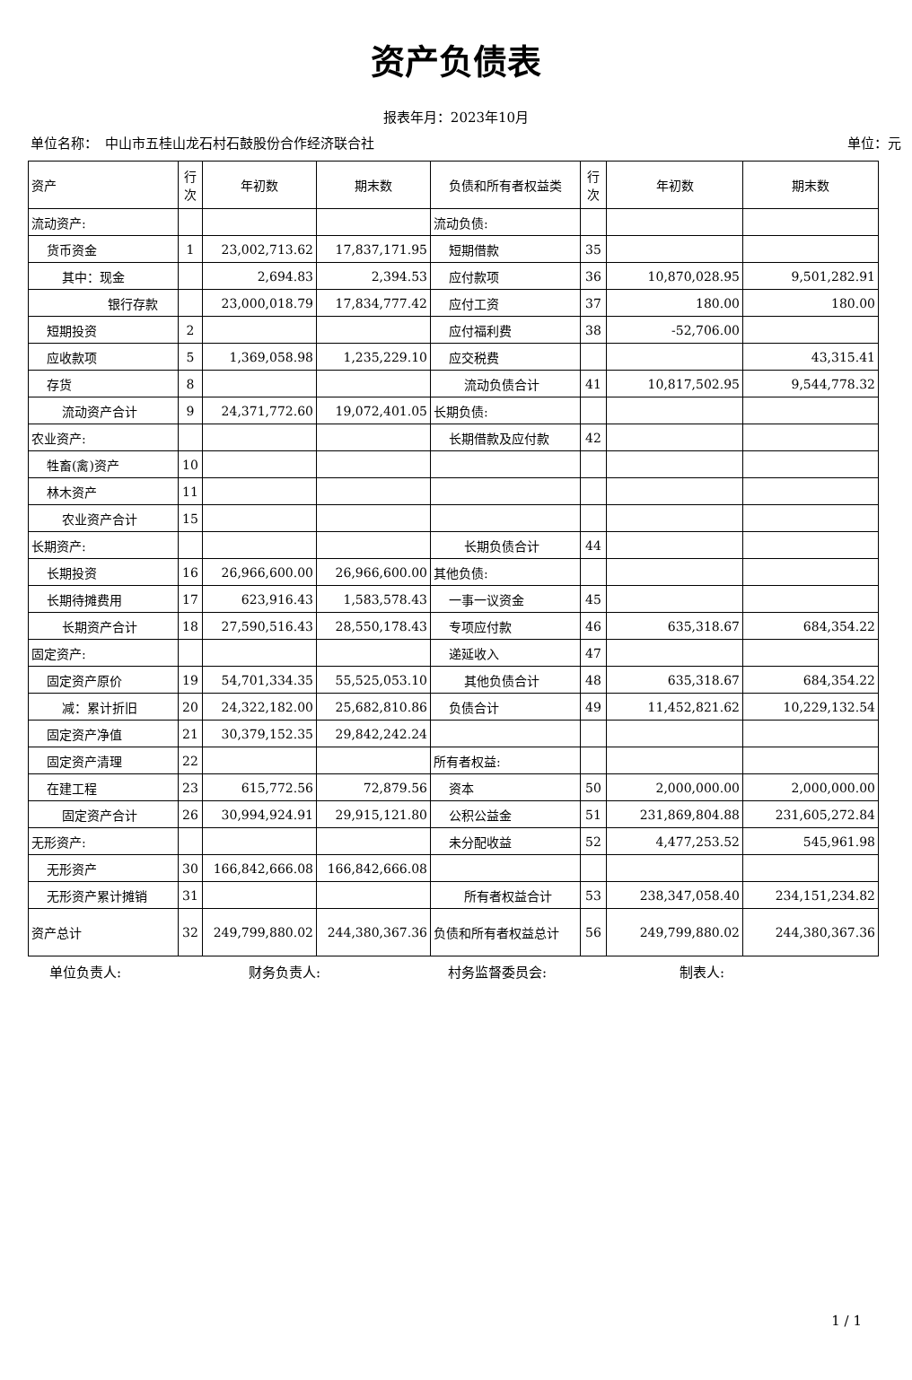资产负债表
报表年月：2023年10月
单位名称：　中山市五桂山龙石村石鼓股份合作经济联合社 单位：元
| 资产 | 行次 | 年初数 | 期末数 | 负债和所有者权益类 | 行次 | 年初数 | 期末数 |
| --- | --- | --- | --- | --- | --- | --- | --- |
| 流动资产: | | | | 流动负债: | | | |
| 货币资金 | 1 | 23,002,713.62 | 17,837,171.95 | 短期借款 | 35 | | |
| 其中：现金 | | 2,694.83 | 2,394.53 | 应付款项 | 36 | 10,870,028.95 | 9,501,282.91 |
| 银行存款 | | 23,000,018.79 | 17,834,777.42 | 应付工资 | 37 | 180.00 | 180.00 |
| 短期投资 | 2 | | | 应付福利费 | 38 | -52,706.00 | |
| 应收款项 | 5 | 1,369,058.98 | 1,235,229.10 | 应交税费 | | | 43,315.41 |
| 存货 | 8 | | | 流动负债合计 | 41 | 10,817,502.95 | 9,544,778.32 |
| 流动资产合计 | 9 | 24,371,772.60 | 19,072,401.05 | 长期负债: | | | |
| 农业资产: | | | | 长期借款及应付款 | 42 | | |
| 牲畜(禽)资产 | 10 | | | | | | |
| 林木资产 | 11 | | | | | | |
| 农业资产合计 | 15 | | | | | | |
| 长期资产: | | | | 长期负债合计 | 44 | | |
| 长期投资 | 16 | 26,966,600.00 | 26,966,600.00 | 其他负债: | | | |
| 长期待摊费用 | 17 | 623,916.43 | 1,583,578.43 | 一事一议资金 | 45 | | |
| 长期资产合计 | 18 | 27,590,516.43 | 28,550,178.43 | 专项应付款 | 46 | 635,318.67 | 684,354.22 |
| 固定资产: | | | | 递延收入 | 47 | | |
| 固定资产原价 | 19 | 54,701,334.35 | 55,525,053.10 | 其他负债合计 | 48 | 635,318.67 | 684,354.22 |
| 减：累计折旧 | 20 | 24,322,182.00 | 25,682,810.86 | 负债合计 | 49 | 11,452,821.62 | 10,229,132.54 |
| 固定资产净值 | 21 | 30,379,152.35 | 29,842,242.24 | | | | |
| 固定资产清理 | 22 | | | 所有者权益: | | | |
| 在建工程 | 23 | 615,772.56 | 72,879.56 | 资本 | 50 | 2,000,000.00 | 2,000,000.00 |
| 固定资产合计 | 26 | 30,994,924.91 | 29,915,121.80 | 公积公益金 | 51 | 231,869,804.88 | 231,605,272.84 |
| 无形资产: | | | | 未分配收益 | 52 | 4,477,253.52 | 545,961.98 |
| 无形资产 | 30 | 166,842,666.08 | 166,842,666.08 | | | | |
| 无形资产累计摊销 | 31 | | | 所有者权益合计 | 53 | 238,347,058.40 | 234,151,234.82 |
| 资产总计 | 32 | 249,799,880.02 | 244,380,367.36 | 负债和所有者权益总计 | 56 | 249,799,880.02 | 244,380,367.36 |
单位负责人: 财务负责人: 村务监督委员会: 制表人:
1 / 1